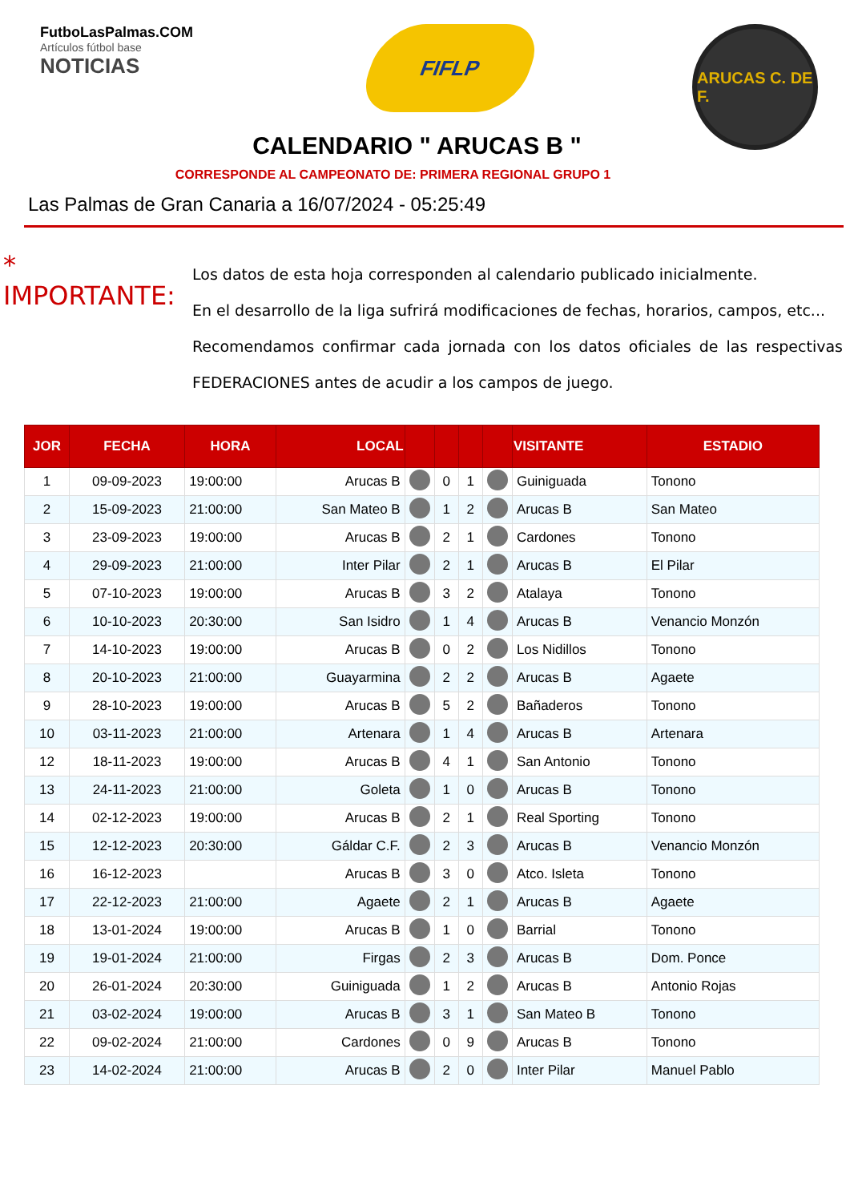FutboLasPalmas.COM
Artículos fútbol base
NOTICIAS
FIFLP
ARUCAS C. DE F.
CALENDARIO " ARUCAS B "
CORRESPONDE AL CAMPEONATO DE: PRIMERA REGIONAL GRUPO 1
Las Palmas de Gran Canaria a 16/07/2024 - 05:25:49
* IMPORTANTE:
Los datos de esta hoja corresponden al calendario publicado inicialmente.
En el desarrollo de la liga sufrirá modificaciones de fechas, horarios, campos, etc...
Recomendamos confirmar cada jornada con los datos oficiales de las respectivas FEDERACIONES antes de acudir a los campos de juego.
| JOR | FECHA | HORA | LOCAL | | | | | VISITANTE | ESTADIO |
| --- | --- | --- | --- | --- | --- | --- | --- | --- | --- |
| 1 | 09-09-2023 | 19:00:00 | Arucas B | | 0 | 1 | | Guiniguada | Tonono |
| 2 | 15-09-2023 | 21:00:00 | San Mateo B | | 1 | 2 | | Arucas B | San Mateo |
| 3 | 23-09-2023 | 19:00:00 | Arucas B | | 2 | 1 | | Cardones | Tonono |
| 4 | 29-09-2023 | 21:00:00 | Inter Pilar | | 2 | 1 | | Arucas B | El Pilar |
| 5 | 07-10-2023 | 19:00:00 | Arucas B | | 3 | 2 | | Atalaya | Tonono |
| 6 | 10-10-2023 | 20:30:00 | San Isidro | | 1 | 4 | | Arucas B | Venancio Monzón |
| 7 | 14-10-2023 | 19:00:00 | Arucas B | | 0 | 2 | | Los Nidillos | Tonono |
| 8 | 20-10-2023 | 21:00:00 | Guayarmina | | 2 | 2 | | Arucas B | Agaete |
| 9 | 28-10-2023 | 19:00:00 | Arucas B | | 5 | 2 | | Bañaderos | Tonono |
| 10 | 03-11-2023 | 21:00:00 | Artenara | | 1 | 4 | | Arucas B | Artenara |
| 12 | 18-11-2023 | 19:00:00 | Arucas B | | 4 | 1 | | San Antonio | Tonono |
| 13 | 24-11-2023 | 21:00:00 | Goleta | | 1 | 0 | | Arucas B | Tonono |
| 14 | 02-12-2023 | 19:00:00 | Arucas B | | 2 | 1 | | Real Sporting | Tonono |
| 15 | 12-12-2023 | 20:30:00 | Gáldar C.F. | | 2 | 3 | | Arucas B | Venancio Monzón |
| 16 | 16-12-2023 | | Arucas B | | 3 | 0 | | Atco. Isleta | Tonono |
| 17 | 22-12-2023 | 21:00:00 | Agaete | | 2 | 1 | | Arucas B | Agaete |
| 18 | 13-01-2024 | 19:00:00 | Arucas B | | 1 | 0 | | Barrial | Tonono |
| 19 | 19-01-2024 | 21:00:00 | Firgas | | 2 | 3 | | Arucas B | Dom. Ponce |
| 20 | 26-01-2024 | 20:30:00 | Guiniguada | | 1 | 2 | | Arucas B | Antonio Rojas |
| 21 | 03-02-2024 | 19:00:00 | Arucas B | | 3 | 1 | | San Mateo B | Tonono |
| 22 | 09-02-2024 | 21:00:00 | Cardones | | 0 | 9 | | Arucas B | Tonono |
| 23 | 14-02-2024 | 21:00:00 | Arucas B | | 2 | 0 | | Inter Pilar | Manuel Pablo |